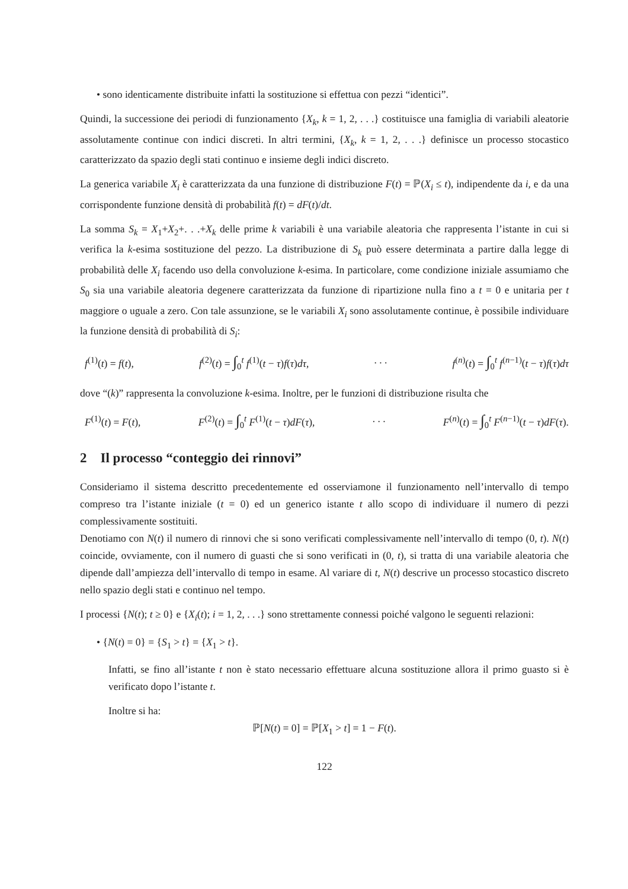• sono identicamente distribuite infatti la sostituzione si effettua con pezzi “identici”.
Quindi, la successione dei periodi di funzionamento {X<sub>k</sub>, k = 1, 2, . . .} costituisce una famiglia di variabili aleatorie assolutamente continue con indici discreti. In altri termini, {X<sub>k</sub>, k = 1, 2, . . .} definisce un processo stocastico caratterizzato da spazio degli stati continuo e insieme degli indici discreto.
La generica variabile X<sub>i</sub> è caratterizzata da una funzione di distribuzione F(t) = ℙ(X<sub>i</sub> ≤ t), indipendente da i, e da una corrispondente funzione densità di probabilità f(t) = dF(t)/dt.
La somma S<sub>k</sub> = X<sub>1</sub>+X<sub>2</sub>+. . .+X<sub>k</sub> delle prime k variabili è una variabile aleatoria che rappresenta l’istante in cui si verifica la k-esima sostituzione del pezzo. La distribuzione di S<sub>k</sub> può essere determinata a partire dalla legge di probabilità delle X<sub>i</sub> facendo uso della convoluzione k-esima. In particolare, come condizione iniziale assumiamo che S<sub>0</sub> sia una variabile aleatoria degenere caratterizzata da funzione di ripartizione nulla fino a t = 0 e unitaria per t maggiore o uguale a zero. Con tale assunzione, se le variabili X<sub>i</sub> sono assolutamente continue, è possibile individuare la funzione densità di probabilità di S<sub>i</sub>:
f<sup>(1)</sup>(t) = f(t), f<sup>(2)</sup>(t) = ∫<sub>0</sub><sup>t</sup> f<sup>(1)</sup>(t − τ)f(τ)dτ, . . . f<sup>(n)</sup>(t) = ∫<sub>0</sub><sup>t</sup> f<sup>(n−1)</sup>(t − τ)f(τ)dτ
dove “(k)” rappresenta la convoluzione k-esima. Inoltre, per le funzioni di distribuzione risulta che
F<sup>(1)</sup>(t) = F(t), F<sup>(2)</sup>(t) = ∫<sub>0</sub><sup>t</sup> F<sup>(1)</sup>(t − τ)dF(τ), . . . F<sup>(n)</sup>(t) = ∫<sub>0</sub><sup>t</sup> F<sup>(n−1)</sup>(t − τ)dF(τ).
2 Il processo “conteggio dei rinnovi”
Consideriamo il sistema descritto precedentemente ed osserviamone il funzionamento nell’intervallo di tempo compreso tra l’istante iniziale (t = 0) ed un generico istante t allo scopo di individuare il numero di pezzi complessivamente sostituiti.
Denotiamo con N(t) il numero di rinnovi che si sono verificati complessivamente nell’intervallo di tempo (0, t). N(t) coincide, ovviamente, con il numero di guasti che si sono verificati in (0, t), si tratta di una variabile aleatoria che dipende dall’ampiezza dell’intervallo di tempo in esame. Al variare di t, N(t) descrive un processo stocastico discreto nello spazio degli stati e continuo nel tempo.
I processi {N(t); t ≥ 0} e {X<sub>i</sub>(t); i = 1, 2, . . .} sono strettamente connessi poiché valgono le seguenti relazioni:
• {N(t) = 0} = {S<sub>1</sub> > t} = {X<sub>1</sub> > t}.
Infatti, se fino all’istante t non è stato necessario effettuare alcuna sostituzione allora il primo guasto si è verificato dopo l’istante t.
Inoltre si ha:
ℙ[N(t) = 0] = ℙ[X<sub>1</sub> > t] = 1 − F(t).
122